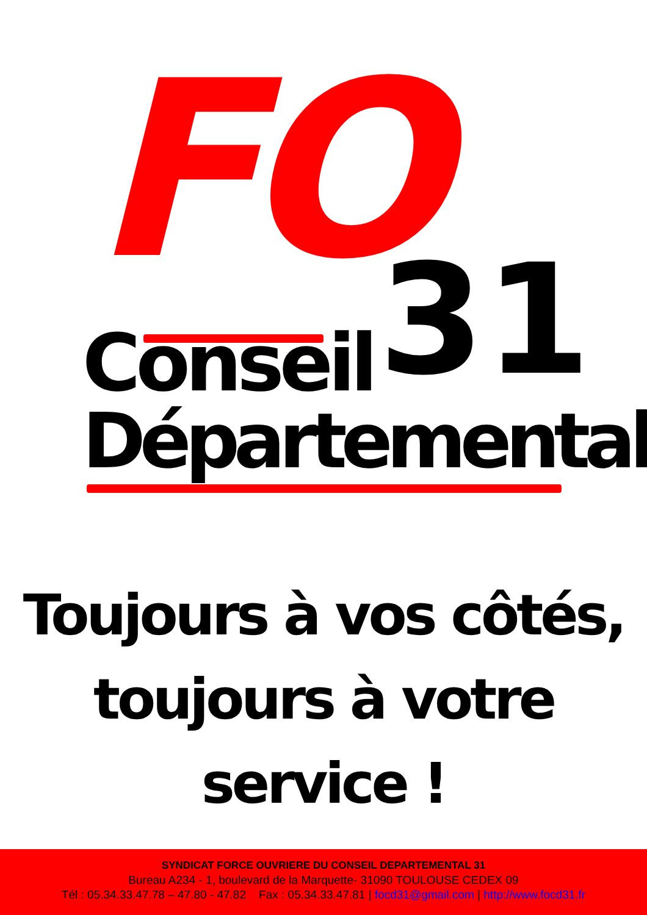FO 31
Conseil
Départemental
Toujours à vos côtés,
toujours à votre service !
SYNDICAT FORCE OUVRIERE DU CONSEIL DEPARTEMENTAL 31
Bureau A234 - 1, boulevard de la Marquette- 31090 TOULOUSE CEDEX 09
Tél : 05.34.33.47.78 – 47.80 - 47.82 Fax : 05.34.33.47.81 | focd31@gmail.com | http://www.focd31.fr